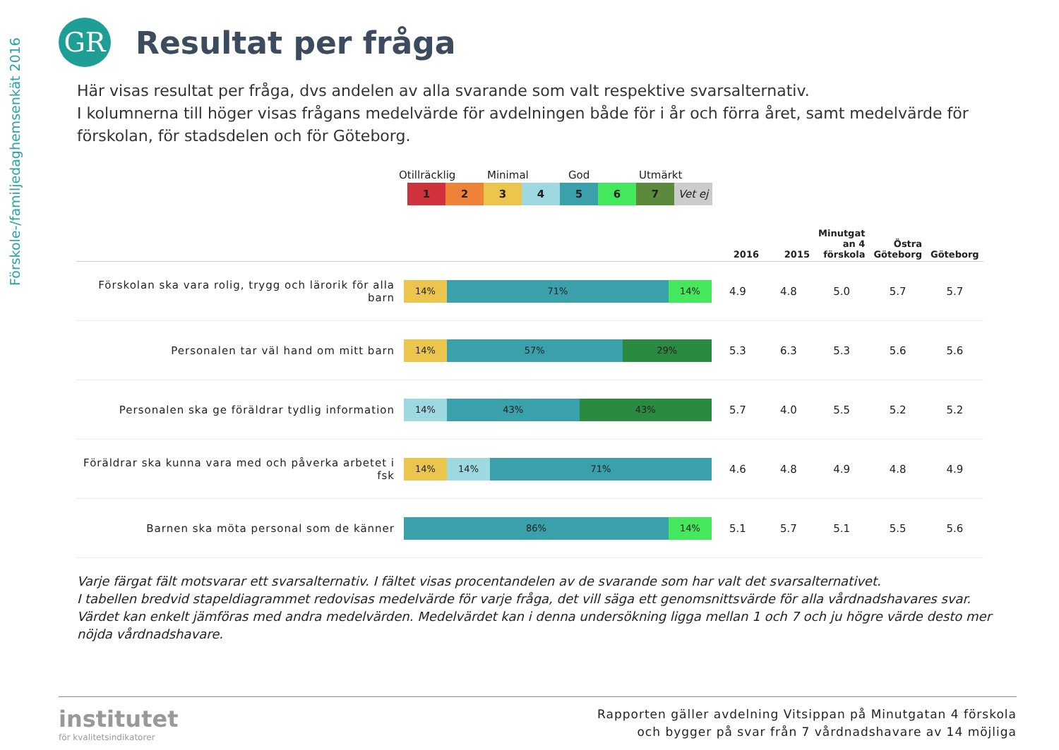Förskole-/familjedaghemsenkät 2016
GR
Resultat per fråga
Här visas resultat per fråga, dvs andelen av alla svarande som valt respektive svarsalternativ.
I kolumnerna till höger visas frågans medelvärde för avdelningen både för i år och förra året, samt medelvärde för förskolan, för stadsdelen och för Göteborg.
Otillräcklig Minimal God Utmärkt
1 2 3 4 5 6 7 Vet ej
| | | 2016 | 2015 | Minutgat an 4 förskola | Östra Göteborg | Göteborg |
| --- | --- | --- | --- | --- | --- | --- |
| Förskolan ska vara rolig, trygg och lärorik för alla barn | 14% 71% 14% | 4.9 | 4.8 | 5.0 | 5.7 | 5.7 |
| Personalen tar väl hand om mitt barn | 14% 57% 29% | 5.3 | 6.3 | 5.3 | 5.6 | 5.6 |
| Personalen ska ge föräldrar tydlig information | 14% 43% 43% | 5.7 | 4.0 | 5.5 | 5.2 | 5.2 |
| Föräldrar ska kunna vara med och påverka arbetet i fsk | 14% 14% 71% | 4.6 | 4.8 | 4.9 | 4.8 | 4.9 |
| Barnen ska möta personal som de känner | 86% 14% | 5.1 | 5.7 | 5.1 | 5.5 | 5.6 |
Varje färgat fält motsvarar ett svarsalternativ. I fältet visas procentandelen av de svarande som har valt det svarsalternativet.
I tabellen bredvid stapeldiagrammet redovisas medelvärde för varje fråga, det vill säga ett genomsnittsvärde för alla vårdnadshavares svar. Värdet kan enkelt jämföras med andra medelvärden. Medelvärdet kan i denna undersökning ligga mellan 1 och 7 och ju högre värde desto mer nöjda vårdnadshavare.
institutet
för kvalitetsindikatorer
Rapporten gäller avdelning Vitsippan på Minutgatan 4 förskola
och bygger på svar från 7 vårdnadshavare av 14 möjliga